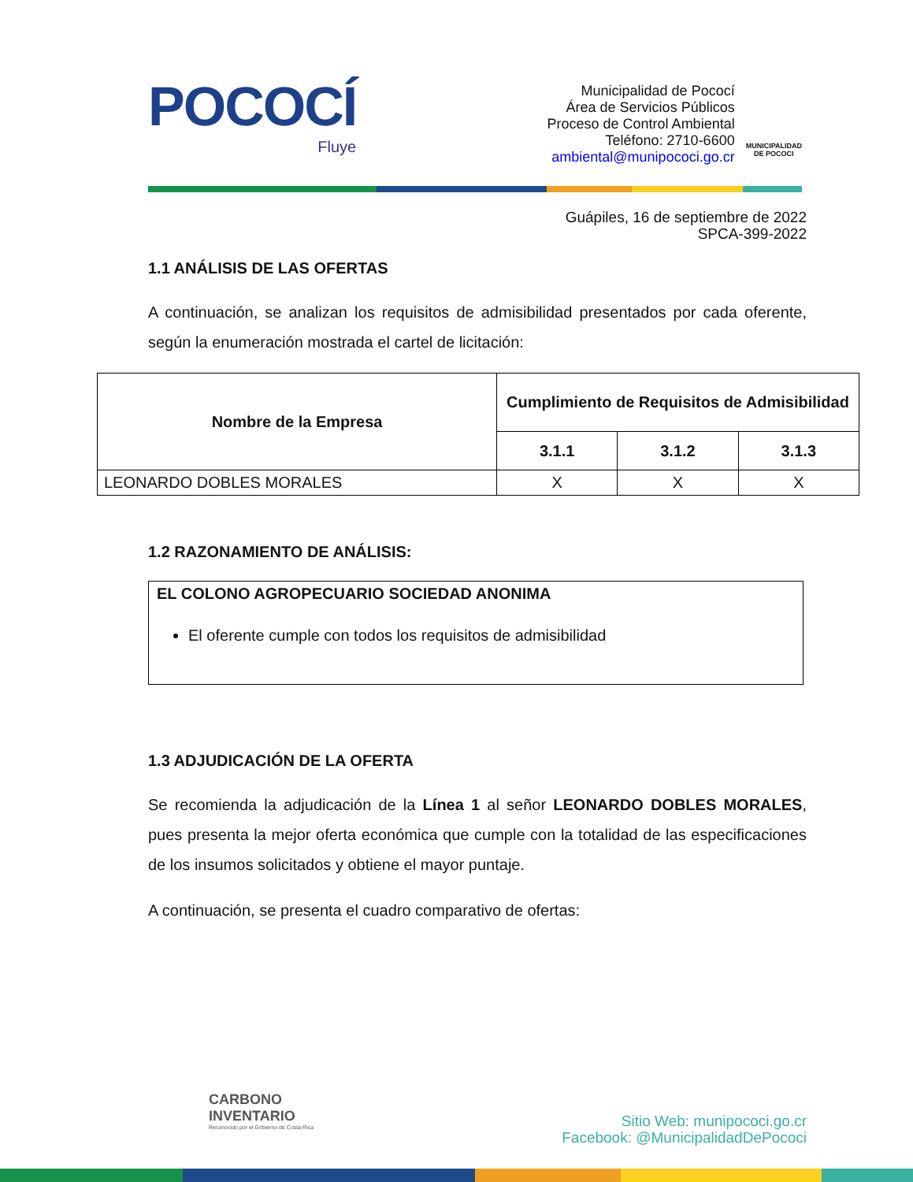POCOCÍ
Fluye
Municipalidad de Pococí
Área de Servicios Públicos
Proceso de Control Ambiental
Teléfono: 2710-6600
ambiental@munipococi.go.cr
MUNICIPALIDAD
DE POCOCI
Guápiles, 16 de septiembre de 2022
SPCA-399-2022
1.1 ANÁLISIS DE LAS OFERTAS
A continuación, se analizan los requisitos de admisibilidad presentados por cada oferente, según la enumeración mostrada el cartel de licitación:
| Nombre de la Empresa | Cumplimiento de Requisitos de Admisibilidad | | |
| --- | --- | --- | --- |
| | 3.1.1 | 3.1.2 | 3.1.3 |
| LEONARDO DOBLES MORALES | X | X | X |
1.2 RAZONAMIENTO DE ANÁLISIS:
EL COLONO AGROPECUARIO SOCIEDAD ANONIMA
El oferente cumple con todos los requisitos de admisibilidad
1.3 ADJUDICACIÓN DE LA OFERTA
Se recomienda la adjudicación de la Línea 1 al señor LEONARDO DOBLES MORALES, pues presenta la mejor oferta económica que cumple con la totalidad de las especificaciones de los insumos solicitados y obtiene el mayor puntaje.
A continuación, se presenta el cuadro comparativo de ofertas:
CARBONO
INVENTARIO
Reconocido por el Gobierno de Costa Rica
Sitio Web: munipococi.go.cr
Facebook: @MunicipalidadDePococi